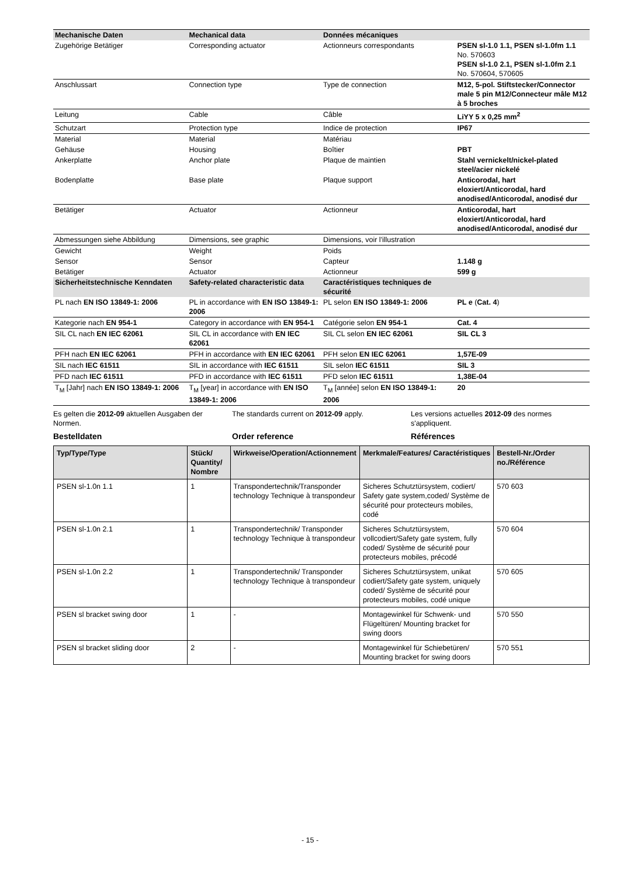| Mechanische Daten | Mechanical data | Données mécaniques | |
| --- | --- | --- | --- |
| Zugehörige Betätiger | Corresponding actuator | Actionneurs correspondants | PSEN sl-1.0 1.1, PSEN sl-1.0fm 1.1 No. 570603 PSEN sl-1.0 2.1, PSEN sl-1.0fm 2.1 No. 570604, 570605 |
| Anschlussart | Connection type | Type de connection | M12, 5-pol. Stiftstecker/Connector male 5 pin M12/Connecteur mâle M12 à 5 broches |
| Leitung | Cable | Câble | LiYY 5 x 0,25 mm<sup>2</sup> |
| Schutzart | Protection type | Indice de protection | IP67 |
| Material | Material | Matériau | |
| Gehäuse | Housing | Boîtier | PBT |
| Ankerplatte | Anchor plate | Plaque de maintien | Stahl vernickelt/nickel-plated steel/acier nickelé |
| Bodenplatte | Base plate | Plaque support | Anticorodal, hart eloxiert/Anticorodal, hard anodised/Anticorodal, anodisé dur |
| Betätiger | Actuator | Actionneur | Anticorodal, hart eloxiert/Anticorodal, hard anodised/Anticorodal, anodisé dur |
| Abmessungen siehe Abbildung | Dimensions, see graphic | Dimensions, voir l'illustration | |
| Gewicht | Weight | Poids | |
| Sensor | Sensor | Capteur | 1.148 g |
| Betätiger | Actuator | Actionneur | 599 g |
| Sicherheitstechnische Kenndaten | Safety-related characteristic data | Caractéristiques techniques de sécurité | |
| PL nach EN ISO 13849-1: 2006 | PL in accordance with EN ISO 13849-1: 2006 | PL selon EN ISO 13849-1: 2006 | PL e ( Cat. 4 ) |
| Kategorie nach EN 954-1 | Category in accordance with EN 954-1 | Catégorie selon EN 954-1 | Cat. 4 |
| SIL CL nach EN IEC 62061 | SIL CL in accordance with EN IEC 62061 | SIL CL selon EN IEC 62061 | SIL CL 3 |
| PFH nach EN IEC 62061 | PFH in accordance with EN IEC 62061 | PFH selon EN IEC 62061 | 1,57E-09 |
| SIL nach IEC 61511 | SIL in accordance with IEC 61511 | SIL selon IEC 61511 | SIL 3 |
| PFD nach IEC 61511 | PFD in accordance with IEC 61511 | PFD selon IEC 61511 | 1,38E-04 |
| T<sub>M</sub> [Jahr] nach EN ISO 13849-1: 2006 | T<sub>M</sub> [year] in accordance with EN ISO 13849-1: 2006 | T<sub>M</sub> [année] selon EN ISO 13849-1: 2006 | 20 |
Es gelten die 2012-09 aktuellen Ausgaben der Normen.
The standards current on 2012-09 apply.
Les versions actuelles 2012-09 des normes s'appliquent.
Bestelldaten Order reference Références
| Typ/Type/Type | Stück/ Quantity/ Nombre | Wirkweise/Operation/Actionnement | Merkmale/Features/ Caractéristiques | Bestell-Nr./Order no./Référence |
| --- | --- | --- | --- | --- |
| PSEN sl-1.0n 1.1 | 1 | Transpondertechnik/Transponder technology Technique à transpondeur | Sicheres Schutztürsystem, codiert/ Safety gate system,coded/ Système de sécurité pour protecteurs mobiles, codé | 570 603 |
| PSEN sl-1.0n 2.1 | 1 | Transpondertechnik/ Transponder technology Technique à transpondeur | Sicheres Schutztürsystem, vollcodiert/Safety gate system, fully coded/ Système de sécurité pour protecteurs mobiles, précodé | 570 604 |
| PSEN sl-1.0n 2.2 | 1 | Transpondertechnik/ Transponder technology Technique à transpondeur | Sicheres Schutztürsystem, unikat codiert/Safety gate system, uniquely coded/ Système de sécurité pour protecteurs mobiles, codé unique | 570 605 |
| PSEN sl bracket swing door | 1 | - | Montagewinkel für Schwenk- und Flügeltüren/ Mounting bracket for swing doors | 570 550 |
| PSEN sl bracket sliding door | 2 | - | Montagewinkel für Schiebetüren/ Mounting bracket for swing doors | 570 551 |
- 15 -